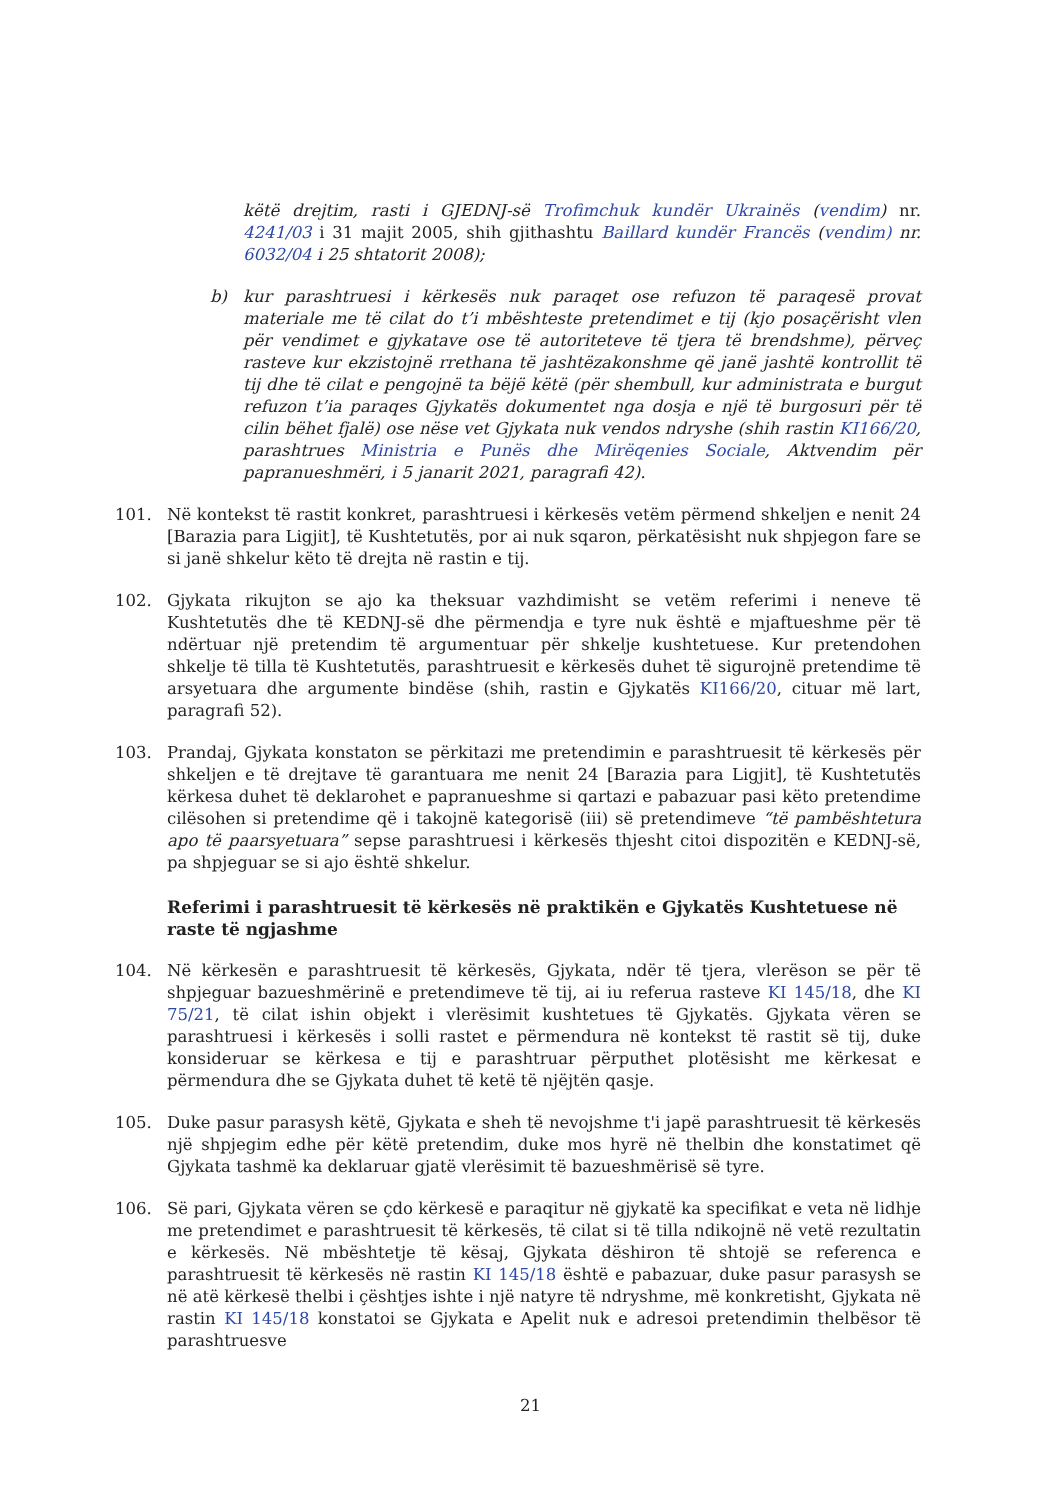këtë drejtim, rasti i GJEDNJ-së Trofimchuk kundër Ukrainës (vendim) nr. 4241/03 i 31 majit 2005, shih gjithashtu Baillard kundër Francës (vendim) nr. 6032/04 i 25 shtatorit 2008);
b) kur parashtruesi i kërkesës nuk paraqet ose refuzon të paraqesë provat materiale me të cilat do t’i mbështeste pretendimet e tij (kjo posaçërisht vlen për vendimet e gjykatave ose të autoriteteve të tjera të brendshme), përveç rasteve kur ekzistojnë rrethana të jashtëzakonshme që janë jashtë kontrollit të tij dhe të cilat e pengojnë ta bëjë këtë (për shembull, kur administrata e burgut refuzon t’ia paraqes Gjykatës dokumentet nga dosja e një të burgosuri për të cilin bëhet fjalë) ose nëse vet Gjykata nuk vendos ndryshe (shih rastin KI166/20, parashtrues Ministria e Punës dhe Mirëqenies Sociale, Aktvendim për papranueshmëri, i 5 janarit 2021, paragrafi 42).
101. Në kontekst të rastit konkret, parashtruesi i kërkesës vetëm përmend shkeljen e nenit 24 [Barazia para Ligjit], të Kushtetutës, por ai nuk sqaron, përkatësisht nuk shpjegon fare se si janë shkelur këto të drejta në rastin e tij.
102. Gjykata rikujton se ajo ka theksuar vazhdimisht se vetëm referimi i neneve të Kushtetutës dhe të KEDNJ-së dhe përmendja e tyre nuk është e mjaftueshme për të ndërtuar një pretendim të argumentuar për shkelje kushtetuese. Kur pretendohen shkelje të tilla të Kushtetutës, parashtruesit e kërkesës duhet të sigurojnë pretendime të arsyetuara dhe argumente bindëse (shih, rastin e Gjykatës KI166/20, cituar më lart, paragrafi 52).
103. Prandaj, Gjykata konstaton se përkitazi me pretendimin e parashtruesit të kërkesës për shkeljen e të drejtave të garantuara me nenit 24 [Barazia para Ligjit], të Kushtetutës kërkesa duhet të deklarohet e papranueshme si qartazi e pabazuar pasi këto pretendime cilësohen si pretendime që i takojnë kategorisë (iii) së pretendimeve “të pambështetura apo të paarsyetuara” sepse parashtruesi i kërkesës thjesht citoi dispozitën e KEDNJ-së, pa shpjeguar se si ajo është shkelur.
Referimi i parashtruesit të kërkesës në praktikën e Gjykatës Kushtetuese në raste të ngjashme
104. Në kërkesën e parashtruesit të kërkesës, Gjykata, ndër të tjera, vlerëson se për të shpjeguar bazueshmërinë e pretendimeve të tij, ai iu referua rasteve KI 145/18, dhe KI 75/21, të cilat ishin objekt i vlerësimit kushtetues të Gjykatës. Gjykata vëren se parashtruesi i kërkesës i solli rastet e përmendura në kontekst të rastit së tij, duke konsideruar se kërkesa e tij e parashtruar përputhet plotësisht me kërkesat e përmendura dhe se Gjykata duhet të ketë të njëjtën qasje.
105. Duke pasur parasysh këtë, Gjykata e sheh të nevojshme t'i japë parashtruesit të kërkesës një shpjegim edhe për këtë pretendim, duke mos hyrë në thelbin dhe konstatimet që Gjykata tashmë ka deklaruar gjatë vlerësimit të bazueshmërisë së tyre.
106. Së pari, Gjykata vëren se çdo kërkesë e paraqitur në gjykatë ka specifikat e veta në lidhje me pretendimet e parashtruesit të kërkesës, të cilat si të tilla ndikojnë në vetë rezultatin e kërkesës. Në mbështetje të kësaj, Gjykata dëshiron të shtojë se referenca e parashtruesit të kërkesës në rastin KI 145/18 është e pabazuar, duke pasur parasysh se në atë kërkesë thelbi i çështjes ishte i një natyre të ndryshme, më konkretisht, Gjykata në rastin KI 145/18 konstatoi se Gjykata e Apelit nuk e adresoi pretendimin thelbësor të parashtruesve
21